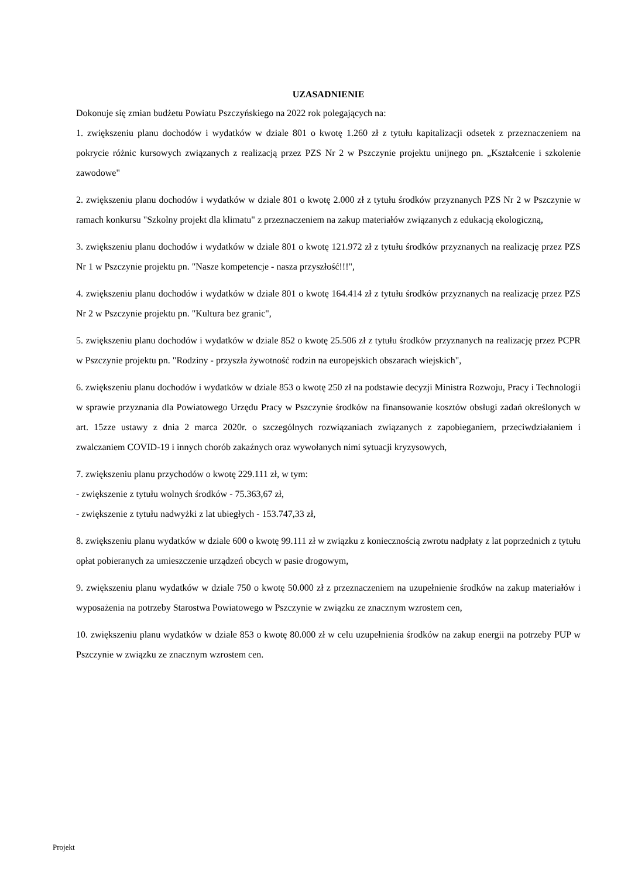UZASADNIENIE
Dokonuje się zmian budżetu Powiatu Pszczyńskiego na 2022 rok polegających na:
1. zwiększeniu planu dochodów i wydatków w dziale 801 o kwotę 1.260 zł z tytułu kapitalizacji odsetek z przeznaczeniem na pokrycie różnic kursowych związanych z realizacją przez PZS Nr 2 w Pszczynie projektu unijnego pn. „Kształcenie i szkolenie zawodowe"
2. zwiększeniu planu dochodów i wydatków w dziale 801 o kwotę 2.000 zł z tytułu środków przyznanych PZS Nr 2 w Pszczynie w ramach konkursu "Szkolny projekt dla klimatu" z przeznaczeniem na zakup materiałów związanych z edukacją ekologiczną,
3. zwiększeniu planu dochodów i wydatków w dziale 801 o kwotę 121.972 zł z tytułu środków przyznanych na realizację przez PZS Nr 1 w Pszczynie projektu pn. "Nasze kompetencje - nasza przyszłość!!!",
4. zwiększeniu planu dochodów i wydatków w dziale 801 o kwotę 164.414 zł z tytułu środków przyznanych na realizację przez PZS Nr 2 w Pszczynie projektu pn. "Kultura bez granic",
5. zwiększeniu planu dochodów i wydatków w dziale 852 o kwotę 25.506 zł z tytułu środków przyznanych na realizację przez PCPR w Pszczynie projektu pn. "Rodziny - przyszła żywotność rodzin na europejskich obszarach wiejskich",
6. zwiększeniu planu dochodów i wydatków w dziale 853 o kwotę 250 zł na podstawie decyzji Ministra Rozwoju, Pracy i Technologii w sprawie przyznania dla Powiatowego Urzędu Pracy w Pszczynie środków na finansowanie kosztów obsługi zadań określonych w art. 15zze ustawy z dnia 2 marca 2020r. o szczególnych rozwiązaniach związanych z zapobieganiem, przeciwdziałaniem i zwalczaniem COVID-19 i innych chorób zakaźnych oraz wywołanych nimi sytuacji kryzysowych,
7. zwiększeniu planu przychodów o kwotę 229.111 zł, w tym:
- zwiększenie z tytułu wolnych środków - 75.363,67 zł,
- zwiększenie z tytułu nadwyżki z lat ubiegłych - 153.747,33 zł,
8. zwiększeniu planu wydatków w dziale 600 o kwotę 99.111 zł w związku z koniecznością zwrotu nadpłaty z lat poprzednich z tytułu opłat pobieranych za umieszczenie urządzeń obcych w pasie drogowym,
9. zwiększeniu planu wydatków w dziale 750 o kwotę 50.000 zł z przeznaczeniem na uzupełnienie środków na zakup materiałów i wyposażenia na potrzeby Starostwa Powiatowego w Pszczynie w związku ze znacznym wzrostem cen,
10. zwiększeniu planu wydatków w dziale 853 o kwotę 80.000 zł w celu uzupełnienia środków na zakup energii na potrzeby PUP w Pszczynie w związku ze znacznym wzrostem cen.
Projekt